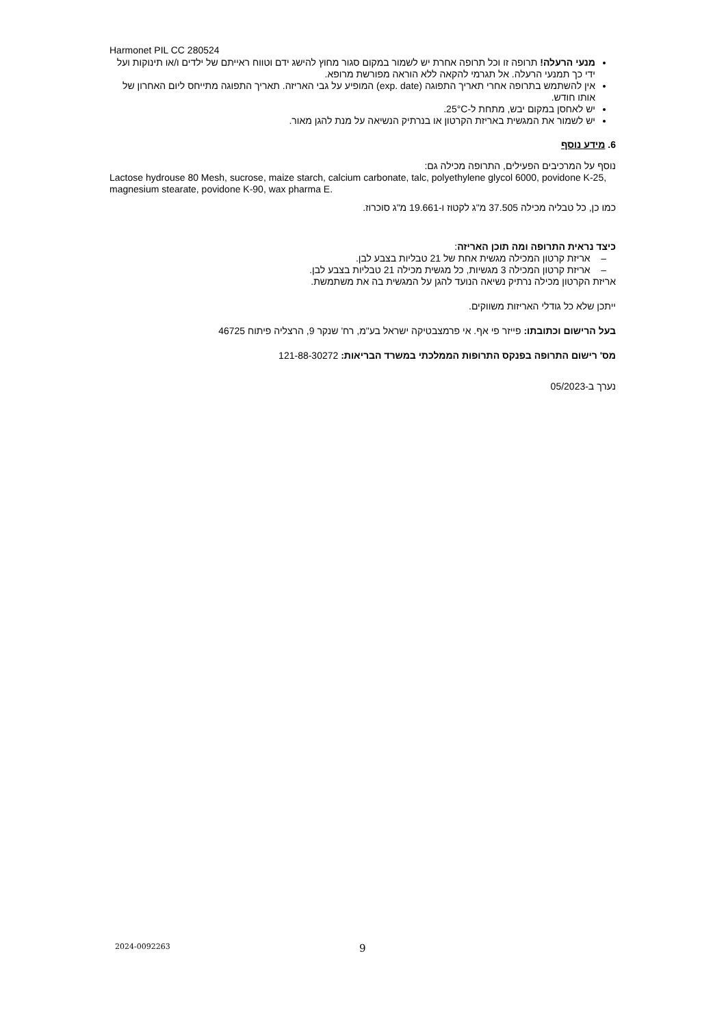Harmonet PIL CC 280524
מנעי הרעלה! תרופה זו וכל תרופה אחרת יש לשמור במקום סגור מחוץ להישג ידם וטווח ראייתם של ילדים ו/או תינוקות ועל ידי כך תמנעי הרעלה. אל תגרמי להקאה ללא הוראה מפורשת מרופא.
אין להשתמש בתרופה אחרי תאריך התפוגה (exp. date) המופיע על גבי האריזה. תאריך התפוגה מתייחס ליום האחרון של אותו חודש.
יש לאחסן במקום יבש, מתחת ל-25°C.
יש לשמור את המגשית באריזת הקרטון או בנרתיק הנשיאה על מנת להגן מאור.
6. מידע נוסף
נוסף על המרכיבים הפעילים, התרופה מכילה גם:
Lactose hydrouse 80 Mesh, sucrose, maize starch, calcium carbonate, talc, polyethylene glycol 6000, povidone K-25, magnesium stearate, povidone K-90, wax pharma E.
כמו כן, כל טבליה מכילה 37.505 מ"ג לקטוז ו-19.661 מ"ג סוכרוז.
כיצד נראית התרופה ומה תוכן האריזה:
– אריזת קרטון המכילה מגשית אחת של 21 טבליות בצבע לבן.
– אריזת קרטון המכילה 3 מגשיות, כל מגשית מכילה 21 טבליות בצבע לבן.
אריזת הקרטון מכילה נרתיק נשיאה הנועד להגן על המגשית בה את משתמשת.
ייתכן שלא כל גודלי האריזות משווקים.
בעל הרישום וכתובתו: פייזר פי אף. אי פרמצבטיקה ישראל בע"מ, רח' שנקר 9, הרצליה פיתוח 46725
מס' רישום התרופה בפנקס התרופות הממלכתי במשרד הבריאות: 121-88-30272
נערך ב-05/2023
2024-0092263 9